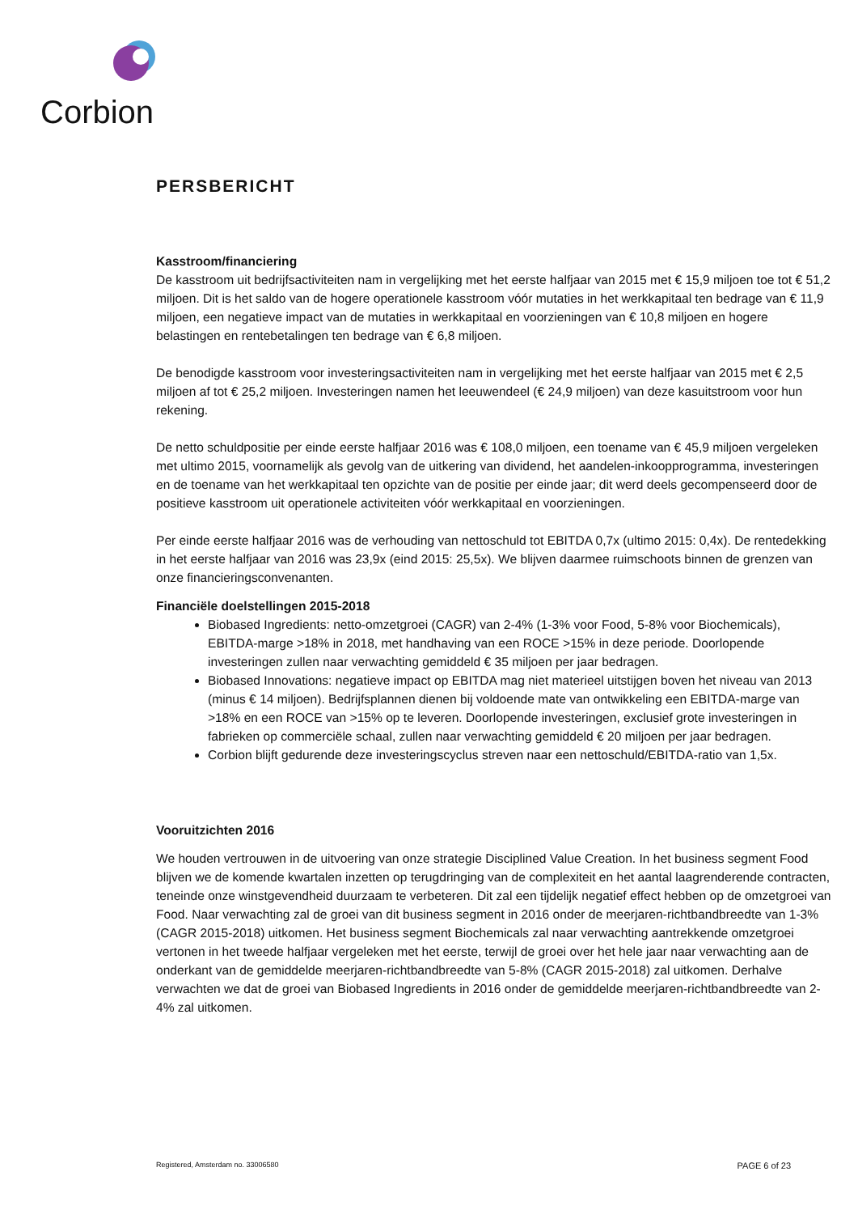Corbion
PERSBERICHT
Kasstroom/financiering
De kasstroom uit bedrijfsactiviteiten nam in vergelijking met het eerste halfjaar van 2015 met € 15,9 miljoen toe tot € 51,2 miljoen. Dit is het saldo van de hogere operationele kasstroom vóór mutaties in het werkkapitaal ten bedrage van € 11,9 miljoen, een negatieve impact van de mutaties in werkkapitaal en voorzieningen van € 10,8 miljoen en hogere belastingen en rentebetalingen ten bedrage van € 6,8 miljoen.
De benodigde kasstroom voor investeringsactiviteiten nam in vergelijking met het eerste halfjaar van 2015 met € 2,5 miljoen af tot € 25,2 miljoen. Investeringen namen het leeuwendeel (€ 24,9 miljoen) van deze kasuitstroom voor hun rekening.
De netto schuldpositie per einde eerste halfjaar 2016 was € 108,0 miljoen, een toename van € 45,9 miljoen vergeleken met ultimo 2015, voornamelijk als gevolg van de uitkering van dividend, het aandelen-inkoopprogramma, investeringen en de toename van het werkkapitaal ten opzichte van de positie per einde jaar; dit werd deels gecompenseerd door de positieve kasstroom uit operationele activiteiten vóór werkkapitaal en voorzieningen.
Per einde eerste halfjaar 2016 was de verhouding van nettoschuld tot EBITDA 0,7x (ultimo 2015: 0,4x). De rentedekking in het eerste halfjaar van 2016 was 23,9x (eind 2015: 25,5x). We blijven daarmee ruimschoots binnen de grenzen van onze financieringsconvenanten.
Financiële doelstellingen 2015-2018
Biobased Ingredients: netto-omzetgroei (CAGR) van 2-4% (1-3% voor Food, 5-8% voor Biochemicals), EBITDA-marge >18% in 2018, met handhaving van een ROCE >15% in deze periode. Doorlopende investeringen zullen naar verwachting gemiddeld € 35 miljoen per jaar bedragen.
Biobased Innovations: negatieve impact op EBITDA mag niet materieel uitstijgen boven het niveau van 2013 (minus € 14 miljoen). Bedrijfsplannen dienen bij voldoende mate van ontwikkeling een EBITDA-marge van >18% en een ROCE van >15% op te leveren. Doorlopende investeringen, exclusief grote investeringen in fabrieken op commerciële schaal, zullen naar verwachting gemiddeld € 20 miljoen per jaar bedragen.
Corbion blijft gedurende deze investeringscyclus streven naar een nettoschuld/EBITDA-ratio van 1,5x.
Vooruitzichten 2016
We houden vertrouwen in de uitvoering van onze strategie Disciplined Value Creation. In het business segment Food blijven we de komende kwartalen inzetten op terugdringing van de complexiteit en het aantal laagrenderende contracten, teneinde onze winstgevendheid duurzaam te verbeteren. Dit zal een tijdelijk negatief effect hebben op de omzetgroei van Food. Naar verwachting zal de groei van dit business segment in 2016 onder de meerjaren-richtbandbreedte van 1-3% (CAGR 2015-2018) uitkomen. Het business segment Biochemicals zal naar verwachting aantrekkende omzetgroei vertonen in het tweede halfjaar vergeleken met het eerste, terwijl de groei over het hele jaar naar verwachting aan de onderkant van de gemiddelde meerjaren-richtbandbreedte van 5-8% (CAGR 2015-2018) zal uitkomen. Derhalve verwachten we dat de groei van Biobased Ingredients in 2016 onder de gemiddelde meerjaren-richtbandbreedte van 2-4% zal uitkomen.
Registered, Amsterdam no. 33006580 PAGE 6 of 23